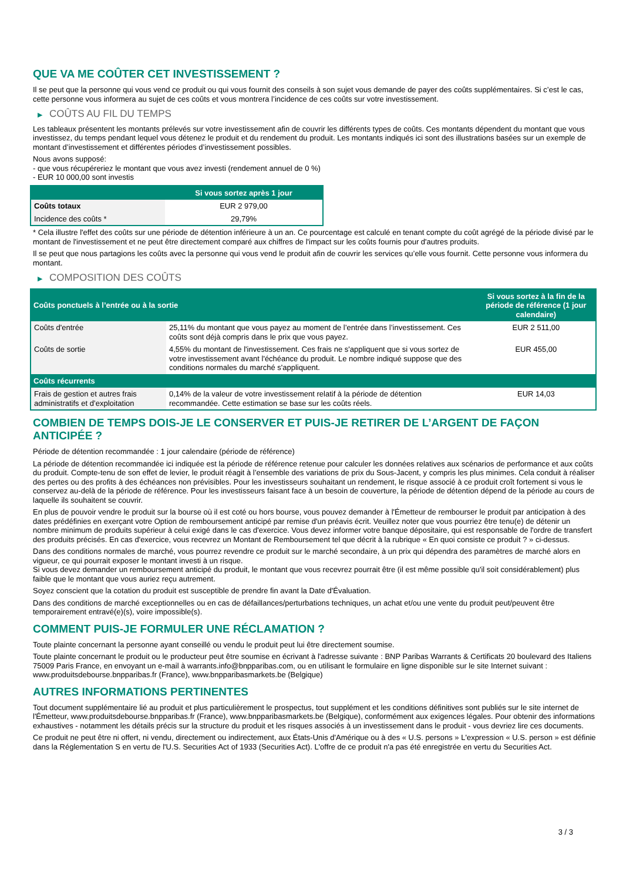QUE VA ME COÛTER CET INVESTISSEMENT ?
Il se peut que la personne qui vous vend ce produit ou qui vous fournit des conseils à son sujet vous demande de payer des coûts supplémentaires. Si c’est le cas, cette personne vous informera au sujet de ces coûts et vous montrera l’incidence de ces coûts sur votre investissement.
▶ COÛTS AU FIL DU TEMPS
Les tableaux présentent les montants prélevés sur votre investissement afin de couvrir les différents types de coûts. Ces montants dépendent du montant que vous investissez, du temps pendant lequel vous détenez le produit et du rendement du produit. Les montants indiqués ici sont des illustrations basées sur un exemple de montant d’investissement et différentes périodes d’investissement possibles.
Nous avons supposé:
- que vous récupéreriez le montant que vous avez investi (rendement annuel de 0 %)
- EUR 10 000,00 sont investis
| | Si vous sortez après 1 jour |
| --- | --- |
| Coûts totaux | EUR 2 979,00 |
| Incidence des coûts * | 29,79% |
* Cela illustre l'effet des coûts sur une période de détention inférieure à un an. Ce pourcentage est calculé en tenant compte du coût agrégé de la période divisé par le montant de l'investissement et ne peut être directement comparé aux chiffres de l'impact sur les coûts fournis pour d'autres produits.
Il se peut que nous partagions les coûts avec la personne qui vous vend le produit afin de couvrir les services qu’elle vous fournit. Cette personne vous informera du montant.
▶ COMPOSITION DES COÛTS
| Coûts ponctuels à l’entrée ou à la sortie | | Si vous sortez à la fin de la période de référence (1 jour calendaire) |
| --- | --- | --- |
| Coûts d'entrée | 25,11% du montant que vous payez au moment de l’entrée dans l’investissement. Ces coûts sont déjà compris dans le prix que vous payez. | EUR 2 511,00 |
| Coûts de sortie | 4,55% du montant de l'investissement. Ces frais ne s'appliquent que si vous sortez de votre investissement avant l'échéance du produit. Le nombre indiqué suppose que des conditions normales du marché s'appliquent. | EUR 455,00 |
| Coûts récurrents | | |
| Frais de gestion et autres frais administratifs et d’exploitation | 0,14% de la valeur de votre investissement relatif à la période de détention recommandée. Cette estimation se base sur les coûts réels. | EUR 14,03 |
COMBIEN DE TEMPS DOIS-JE LE CONSERVER ET PUIS-JE RETIRER DE L’ARGENT DE FAÇON ANTICIPÉE ?
Période de détention recommandée : 1 jour calendaire (période de référence)
La période de détention recommandée ici indiquée est la période de référence retenue pour calculer les données relatives aux scénarios de performance et aux coûts du produit. Compte-tenu de son effet de levier, le produit réagit à l’ensemble des variations de prix du Sous-Jacent, y compris les plus minimes. Cela conduit à réaliser des pertes ou des profits à des échéances non prévisibles. Pour les investisseurs souhaitant un rendement, le risque associé à ce produit croît fortement si vous le conservez au-delà de la période de référence. Pour les investisseurs faisant face à un besoin de couverture, la période de détention dépend de la période au cours de laquelle ils souhaitent se couvrir.
En plus de pouvoir vendre le produit sur la bourse où il est coté ou hors bourse, vous pouvez demander à l'Émetteur de rembourser le produit par anticipation à des dates prédéfinies en exerçant votre Option de remboursement anticipé par remise d'un préavis écrit. Veuillez noter que vous pourriez être tenu(e) de détenir un nombre minimum de produits supérieur à celui exigé dans le cas d'exercice. Vous devez informer votre banque dépositaire, qui est responsable de l'ordre de transfert des produits précisés. En cas d'exercice, vous recevrez un Montant de Remboursement tel que décrit à la rubrique « En quoi consiste ce produit ? » ci-dessus.
Dans des conditions normales de marché, vous pourrez revendre ce produit sur le marché secondaire, à un prix qui dépendra des paramètres de marché alors en vigueur, ce qui pourrait exposer le montant investi à un risque.
Si vous devez demander un remboursement anticipé du produit, le montant que vous recevrez pourrait être (il est même possible qu'il soit considérablement) plus faible que le montant que vous auriez reçu autrement.
Soyez conscient que la cotation du produit est susceptible de prendre fin avant la Date d'Évaluation.
Dans des conditions de marché exceptionnelles ou en cas de défaillances/perturbations techniques, un achat et/ou une vente du produit peut/peuvent être temporairement entravé(e)(s), voire impossible(s).
COMMENT PUIS-JE FORMULER UNE RÉCLAMATION ?
Toute plainte concernant la personne ayant conseillé ou vendu le produit peut lui être directement soumise.
Toute plainte concernant le produit ou le producteur peut être soumise en écrivant à l'adresse suivante : BNP Paribas Warrants & Certificats 20 boulevard des Italiens 75009 Paris France, en envoyant un e-mail à warrants.info@bnpparibas.com, ou en utilisant le formulaire en ligne disponible sur le site Internet suivant : www.produitsdebourse.bnpparibas.fr (France), www.bnpparibasmarkets.be (Belgique)
AUTRES INFORMATIONS PERTINENTES
Tout document supplémentaire lié au produit et plus particulièrement le prospectus, tout supplément et les conditions définitives sont publiés sur le site internet de l'Émetteur, www.produitsdebourse.bnpparibas.fr (France), www.bnpparibasmarkets.be (Belgique), conformément aux exigences légales. Pour obtenir des informations exhaustives - notamment les détails précis sur la structure du produit et les risques associés à un investissement dans le produit - vous devriez lire ces documents.
Ce produit ne peut être ni offert, ni vendu, directement ou indirectement, aux États-Unis d'Amérique ou à des « U.S. persons » L'expression « U.S. person » est définie dans la Réglementation S en vertu de l'U.S. Securities Act of 1933 (Securities Act). L'offre de ce produit n'a pas été enregistrée en vertu du Securities Act.
3 / 3